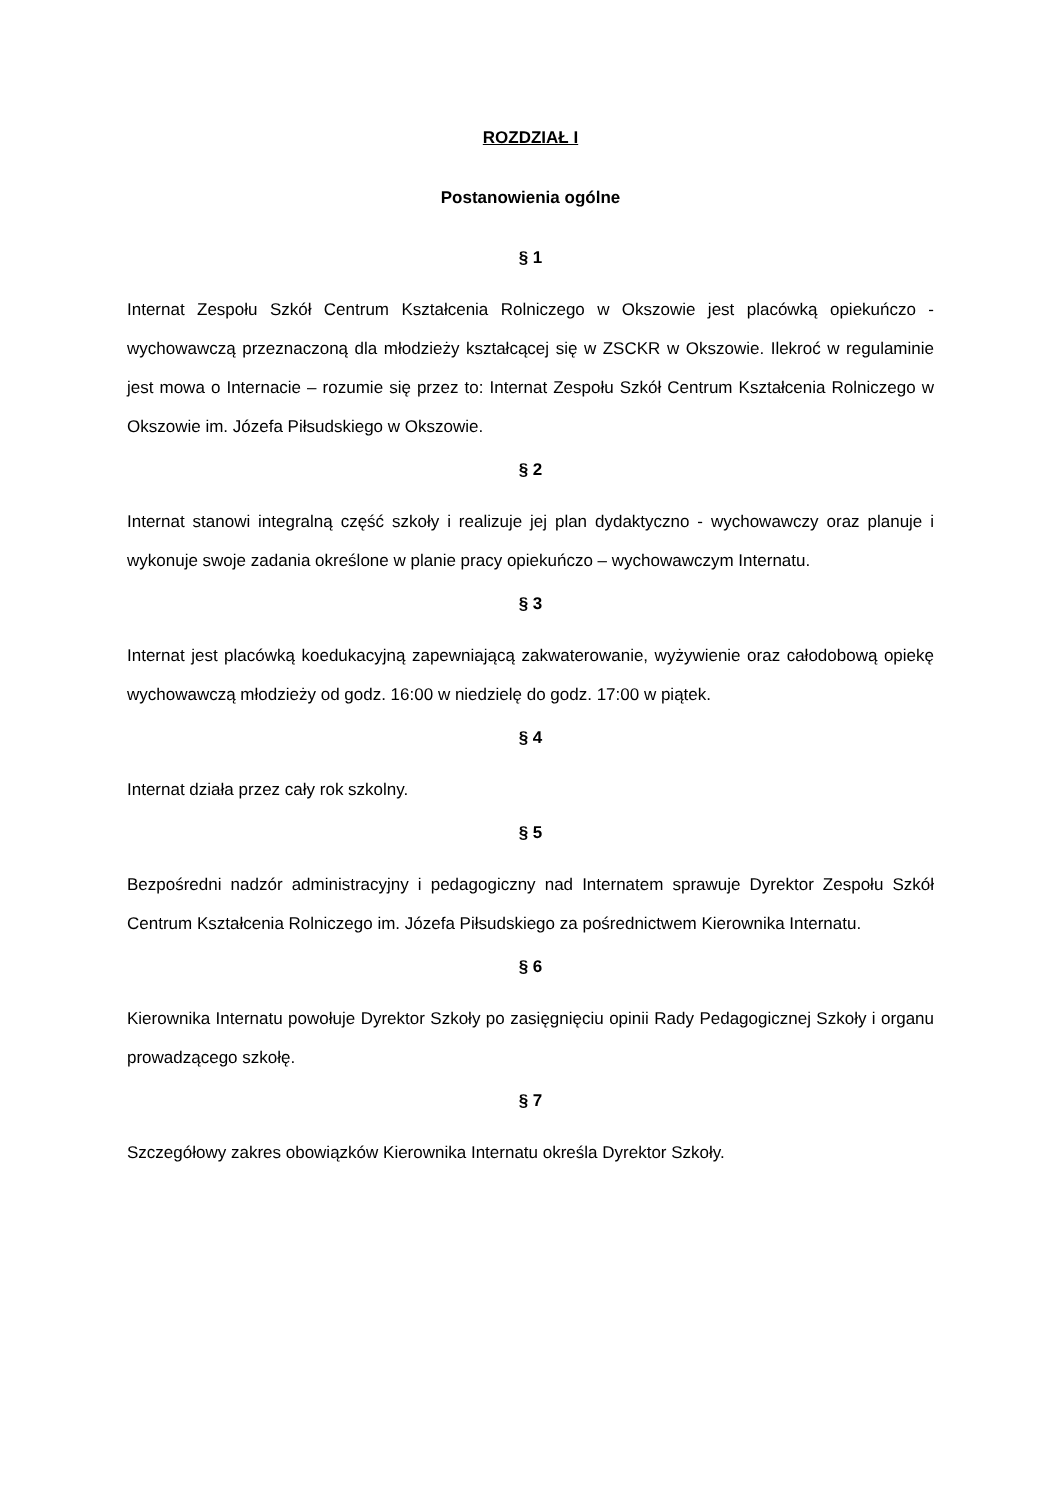ROZDZIAŁ I
Postanowienia ogólne
§ 1
Internat Zespołu Szkół Centrum Kształcenia Rolniczego w Okszowie jest placówką opiekuńczo - wychowawczą przeznaczoną dla młodzieży kształcącej się w ZSCKR w Okszowie. Ilekroć w regulaminie jest mowa o Internacie – rozumie się przez to: Internat Zespołu Szkół Centrum Kształcenia Rolniczego w Okszowie im. Józefa Piłsudskiego w Okszowie.
§ 2
Internat stanowi integralną część szkoły i realizuje jej plan dydaktyczno - wychowawczy oraz planuje i wykonuje swoje zadania określone w planie pracy opiekuńczo – wychowawczym Internatu.
§ 3
Internat jest placówką koedukacyjną zapewniającą zakwaterowanie, wyżywienie oraz całodobową opiekę wychowawczą młodzieży od godz. 16:00 w niedzielę do godz. 17:00 w piątek.
§ 4
Internat działa przez cały rok szkolny.
§ 5
Bezpośredni nadzór administracyjny i pedagogiczny nad Internatem sprawuje Dyrektor Zespołu Szkół Centrum Kształcenia Rolniczego im. Józefa Piłsudskiego za pośrednictwem Kierownika Internatu.
§ 6
Kierownika Internatu powołuje Dyrektor Szkoły po zasięgnięciu opinii Rady Pedagogicznej Szkoły i organu prowadzącego szkołę.
§ 7
Szczegółowy zakres obowiązków Kierownika Internatu określa Dyrektor Szkoły.